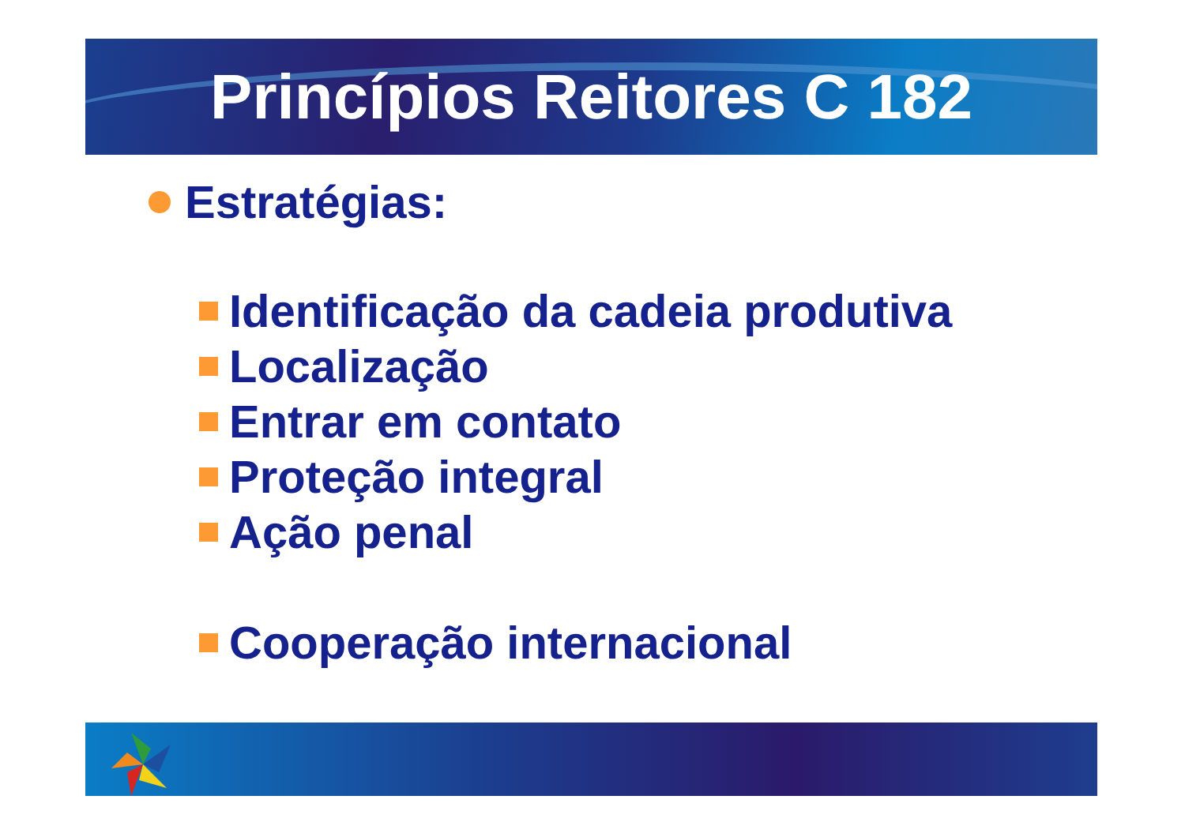Princípios Reitores C 182
Estratégias:
Identificação da cadeia produtiva
Localização
Entrar em contato
Proteção integral
Ação penal
Cooperação internacional